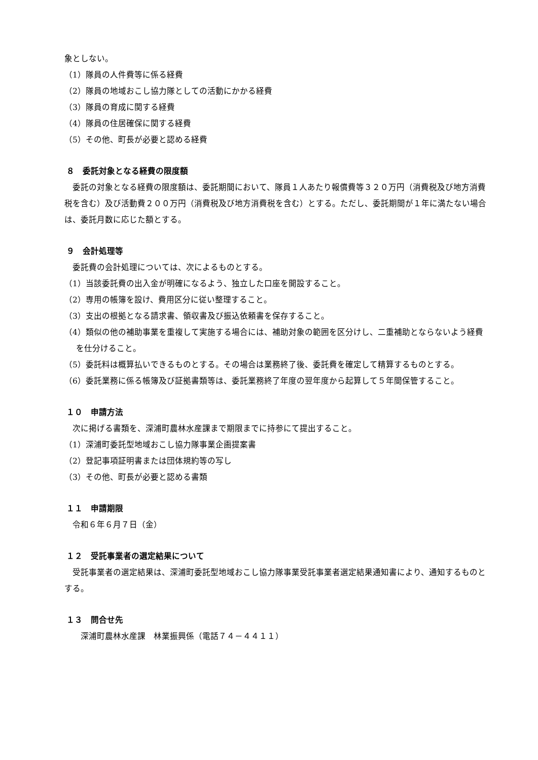象としない。
（1）隊員の人件費等に係る経費
（2）隊員の地域おこし協力隊としての活動にかかる経費
（3）隊員の育成に関する経費
（4）隊員の住居確保に関する経費
（5）その他、町長が必要と認める経費
８　委託対象となる経費の限度額
　委託の対象となる経費の限度額は、委託期間において、隊員１人あたり報償費等３２０万円（消費税及び地方消費税を含む）及び活動費２００万円（消費税及び地方消費税を含む）とする。ただし、委託期間が１年に満たない場合は、委託月数に応じた額とする。
９　会計処理等
　委託費の会計処理については、次によるものとする。
（1）当該委託費の出入金が明確になるよう、独立した口座を開設すること。
（2）専用の帳簿を設け、費用区分に従い整理すること。
（3）支出の根拠となる請求書、領収書及び振込依頼書を保存すること。
（4）類似の他の補助事業を重複して実施する場合には、補助対象の範囲を区分けし、二重補助とならないよう経費を仕分けること。
（5）委託料は概算払いできるものとする。その場合は業務終了後、委託費を確定して精算するものとする。
（6）委託業務に係る帳簿及び証拠書類等は、委託業務終了年度の翌年度から起算して５年間保管すること。
１０　申請方法
　次に掲げる書類を、深浦町農林水産課まで期限までに持参にて提出すること。
（1）深浦町委託型地域おこし協力隊事業企画提案書
（2）登記事項証明書または団体規約等の写し
（3）その他、町長が必要と認める書類
１１　申請期限
　令和６年６月７日（金）
１２　受託事業者の選定結果について
　受託事業者の選定結果は、深浦町委託型地域おこし協力隊事業受託事業者選定結果通知書により、通知するものとする。
１３　問合せ先
　　深浦町農林水産課　林業振興係（電話７４－４４１１）